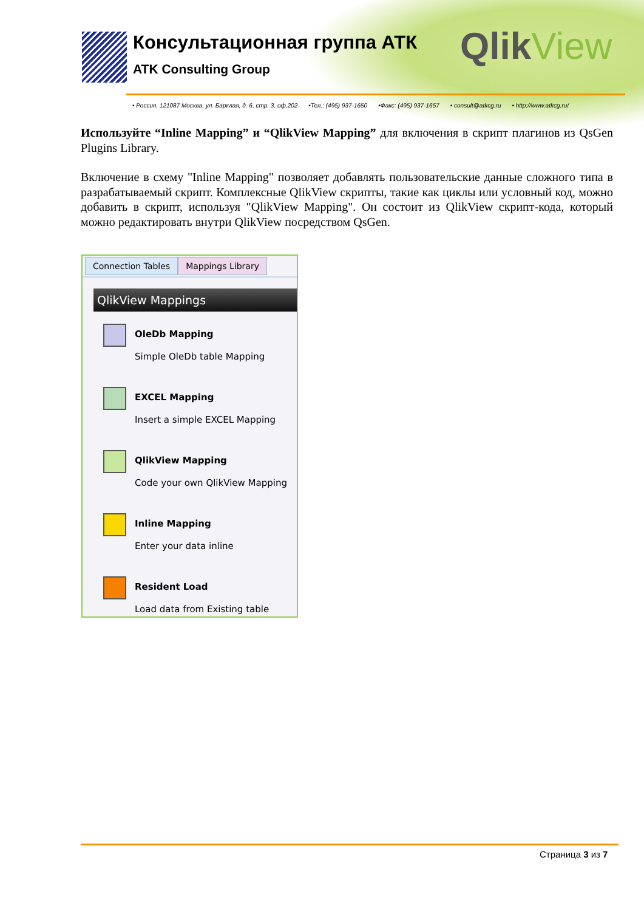Консультационная группа АТК
ATK Consulting Group
QlikView
• Россия, 121087 Москва, ул. Барклая, д. 6, стр. 3, оф.202 •Тел.: (495) 937-1650 •Факс: (495) 937-1657 • consult@atkcg.ru • http://www.atkcg.ru/
Используйте “Inline Mapping” и “QlikView Mapping” для включения в скрипт плагинов из QsGen Plugins Library.
Включение в схему "Inline Mapping" позволяет добавлять пользовательские данные сложного типа в разрабатываемый скрипт. Комплексные QlikView скрипты, такие как циклы или условный код, можно добавить в скрипт, используя "QlikView Mapping". Он состоит из QlikView скрипт-кода, который можно редактировать внутри QlikView посредством QsGen.
Connection Tables Mappings Library
QlikView Mappings
OleDb Mapping
Simple OleDb table Mapping
EXCEL Mapping
Insert a simple EXCEL Mapping
QlikView Mapping
Code your own QlikView Mapping
Inline Mapping
Enter your data inline
Resident Load
Load data from Existing table
Страница 3 из 7